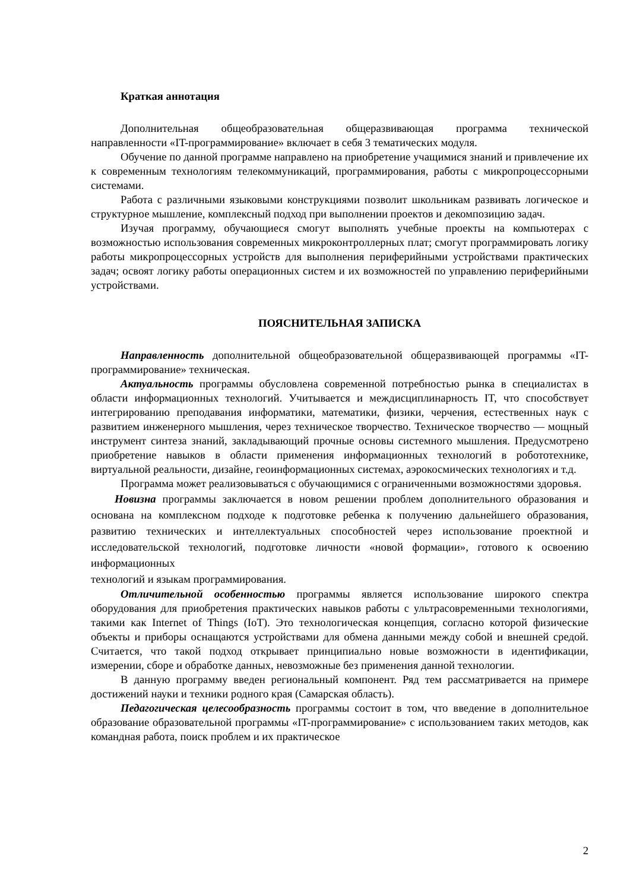Краткая аннотация
Дополнительная общеобразовательная общеразвивающая программа технической направленности «IT-программирование» включает в себя 3 тематических модуля.
Обучение по данной программе направлено на приобретение учащимися знаний и привлечение их к современным технологиям телекоммуникаций, программирования, работы с микропроцессорными системами.
Работа с различными языковыми конструкциями позволит школьникам развивать логическое и структурное мышление, комплексный подход при выполнении проектов и декомпозицию задач.
Изучая программу, обучающиеся смогут выполнять учебные проекты на компьютерах с возможностью использования современных микроконтроллерных плат; смогут программировать логику работы микропроцессорных устройств для выполнения периферийными устройствами практических задач; освоят логику работы операционных систем и их возможностей по управлению периферийными устройствами.
ПОЯСНИТЕЛЬНАЯ ЗАПИСКА
Направленность дополнительной общеобразовательной общеразвивающей программы «IT-программирование» техническая.
Актуальность программы обусловлена современной потребностью рынка в специалистах в области информационных технологий. Учитывается и междисциплинарность IT, что способствует интегрированию преподавания информатики, математики, физики, черчения, естественных наук с развитием инженерного мышления, через техническое творчество. Техническое творчество — мощный инструмент синтеза знаний, закладывающий прочные основы системного мышления. Предусмотрено приобретение навыков в области применения информационных технологий в робототехнике, виртуальной реальности, дизайне, геоинформационных системах, аэрокосмических технологиях и т.д.
Программа может реализовываться с обучающимися с ограниченными возможностями здоровья.
Новизна программы заключается в новом решении проблем дополнительного образования и основана на комплексном подходе к подготовке ребенка к получению дальнейшего образования, развитию технических и интеллектуальных способностей через использование проектной и исследовательской технологий, подготовке личности «новой формации», готового к освоению информационных
технологий и языкам программирования.
Отличительной особенностью программы является использование широкого спектра оборудования для приобретения практических навыков работы с ультрасовременными технологиями, такими как Internet of Things (IoT). Это технологическая концепция, согласно которой физические объекты и приборы оснащаются устройствами для обмена данными между собой и внешней средой. Считается, что такой подход открывает принципиально новые возможности в идентификации, измерении, сборе и обработке данных, невозможные без применения данной технологии.
В данную программу введен региональный компонент. Ряд тем рассматривается на примере достижений науки и техники родного края (Самарская область).
Педагогическая целесообразность программы состоит в том, что введение в дополнительное образование образовательной программы «IT-программирование» с использованием таких методов, как командная работа, поиск проблем и их практическое
2